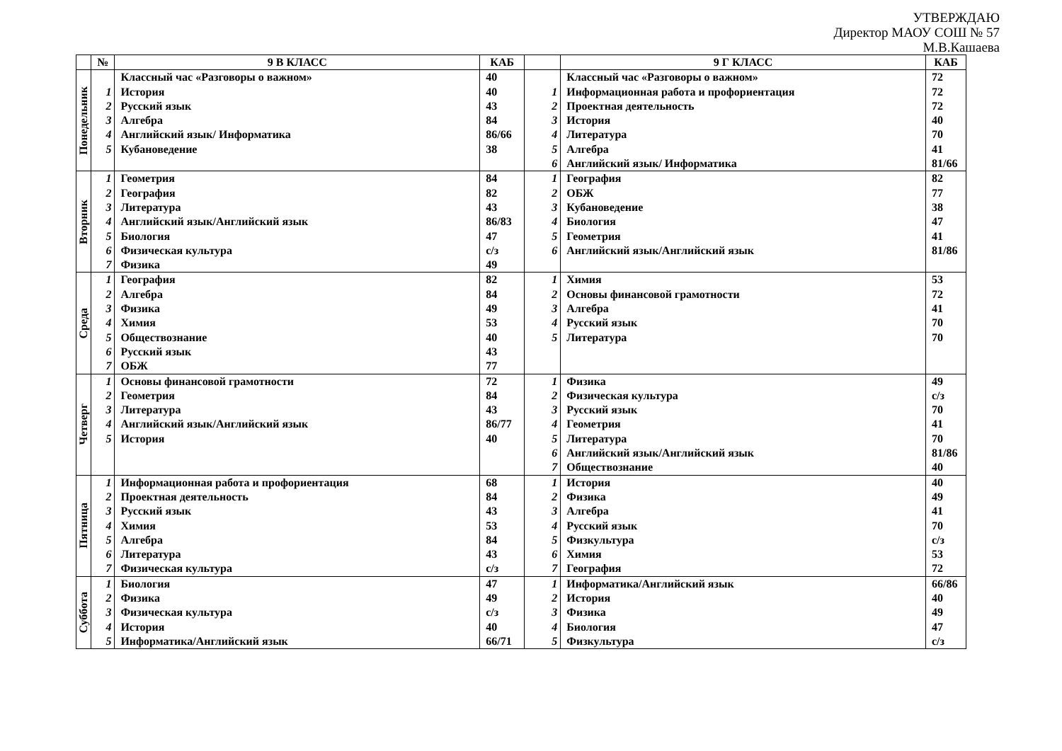УТВЕРЖДАЮ
Директор МАОУ СОШ № 57
М.В.Кашаева
| | № | 9 В КЛАСС | КАБ | | 9 Г КЛАСС | КАБ |
| --- | --- | --- | --- | --- | --- | --- |
| Понедельник | | Классный час «Разговоры о важном» | 40 | | Классный час «Разговоры о важном» | 72 |
| | 1 | История | 40 | 1 | Информационная работа и профориентация | 72 |
| | 2 | Русский язык | 43 | 2 | Проектная деятельность | 72 |
| | 3 | Алгебра | 84 | 3 | История | 40 |
| | 4 | Английский язык/ Информатика | 86/66 | 4 | Литература | 70 |
| | 5 | Кубановедение | 38 | 5 | Алгебра | 41 |
| | | | | 6 | Английский язык/ Информатика | 81/66 |
| Вторник | 1 | Геометрия | 84 | 1 | География | 82 |
| | 2 | География | 82 | 2 | ОБЖ | 77 |
| | 3 | Литература | 43 | 3 | Кубановедение | 38 |
| | 4 | Английский язык/Английский язык | 86/83 | 4 | Биология | 47 |
| | 5 | Биология | 47 | 5 | Геометрия | 41 |
| | 6 | Физическая культура | с/з | 6 | Английский язык/Английский язык | 81/86 |
| | 7 | Физика | 49 | | | |
| Среда | 1 | География | 82 | 1 | Химия | 53 |
| | 2 | Алгебра | 84 | 2 | Основы финансовой грамотности | 72 |
| | 3 | Физика | 49 | 3 | Алгебра | 41 |
| | 4 | Химия | 53 | 4 | Русский язык | 70 |
| | 5 | Обществознание | 40 | 5 | Литература | 70 |
| | 6 | Русский язык | 43 | | | |
| | 7 | ОБЖ | 77 | | | |
| Четверг | 1 | Основы финансовой грамотности | 72 | 1 | Физика | 49 |
| | 2 | Геометрия | 84 | 2 | Физическая культура | с/з |
| | 3 | Литература | 43 | 3 | Русский язык | 70 |
| | 4 | Английский язык/Английский язык | 86/77 | 4 | Геометрия | 41 |
| | 5 | История | 40 | 5 | Литература | 70 |
| | | | | 6 | Английский язык/Английский язык | 81/86 |
| | | | | 7 | Обществознание | 40 |
| Пятница | 1 | Информационная работа и профориентация | 68 | 1 | История | 40 |
| | 2 | Проектная деятельность | 84 | 2 | Физика | 49 |
| | 3 | Русский язык | 43 | 3 | Алгебра | 41 |
| | 4 | Химия | 53 | 4 | Русский язык | 70 |
| | 5 | Алгебра | 84 | 5 | Физкультура | с/з |
| | 6 | Литература | 43 | 6 | Химия | 53 |
| | 7 | Физическая культура | с/з | 7 | География | 72 |
| Суббота | 1 | Биология | 47 | 1 | Информатика/Английский язык | 66/86 |
| | 2 | Физика | 49 | 2 | История | 40 |
| | 3 | Физическая культура | с/з | 3 | Физика | 49 |
| | 4 | История | 40 | 4 | Биология | 47 |
| | 5 | Информатика/Английский язык | 66/71 | 5 | Физкультура | с/з |